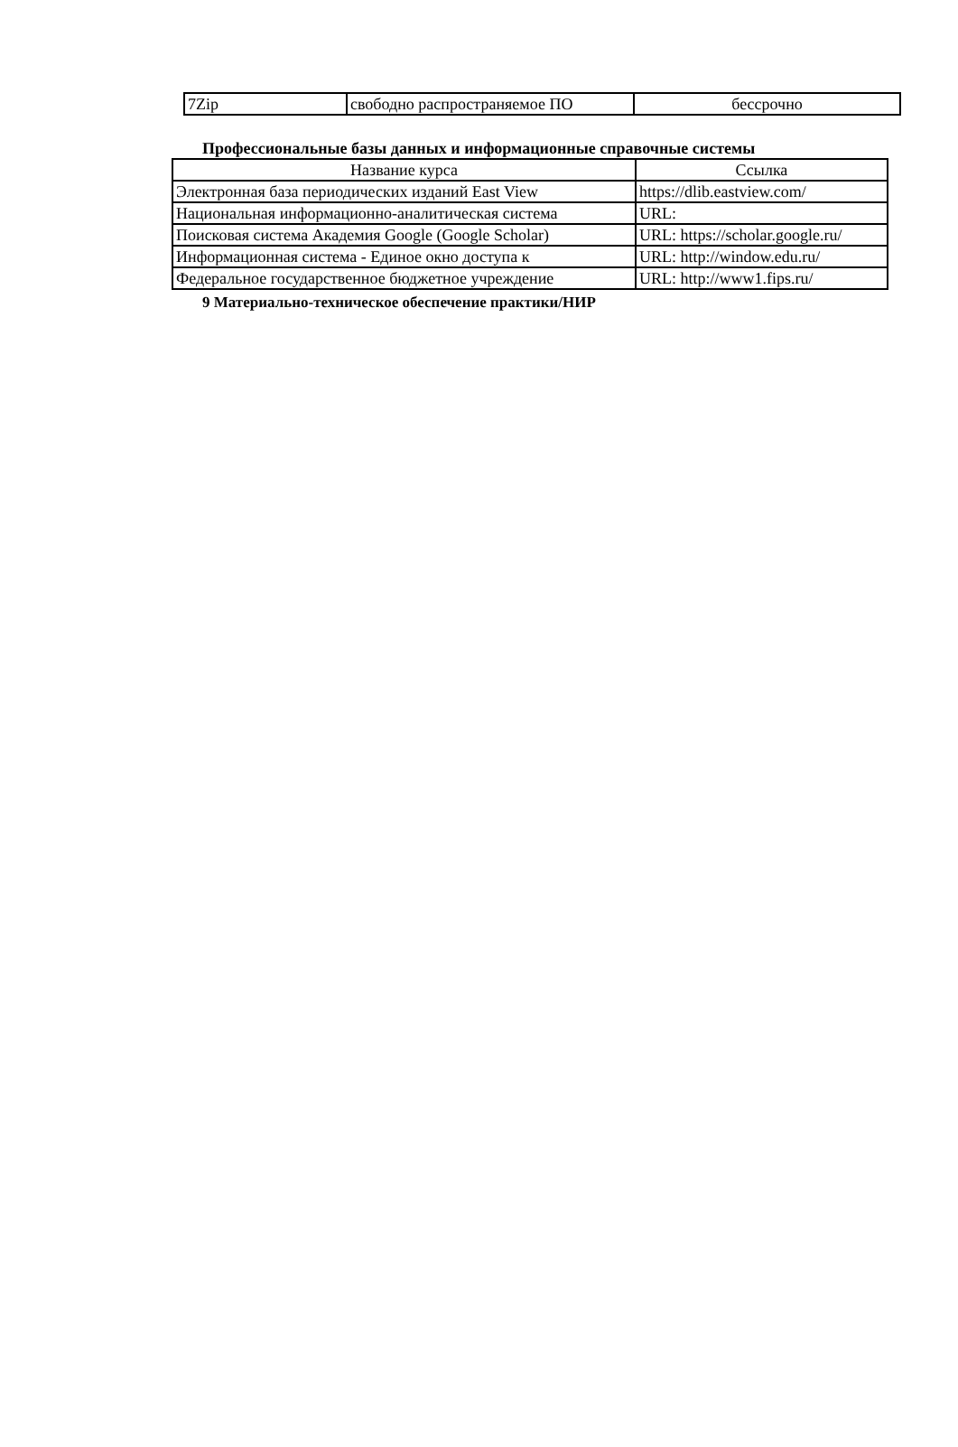| 7Zip | свободно распространяемое ПО | бессрочно |
Профессиональные базы данных и информационные справочные системы
| Название курса | Ссылка |
| --- | --- |
| Электронная база периодических изданий East View | https://dlib.eastview.com/ |
| Национальная информационно-аналитическая система | URL: |
| Поисковая система Академия Google (Google Scholar) | URL: https://scholar.google.ru/ |
| Информационная система - Единое окно доступа к | URL: http://window.edu.ru/ |
| Федеральное государственное бюджетное учреждение | URL: http://www1.fips.ru/ |
9 Материально-техническое обеспечение практики/НИР